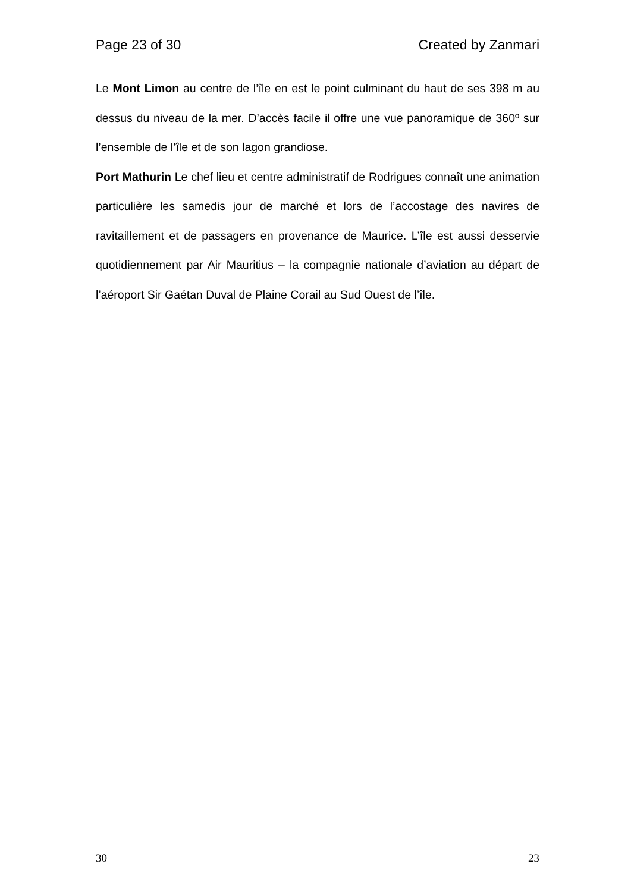Page 23 of 30 Created by Zanmari
Le Mont Limon au centre de l’île en est le point culminant du haut de ses 398 m au dessus du niveau de la mer. D’accès facile il offre une vue panoramique de 360º sur l’ensemble de l’île et de son lagon grandiose.
Port Mathurin Le chef lieu et centre administratif de Rodrigues connaît une animation particulière les samedis jour de marché et lors de l’accostage des navires de ravitaillement et de passagers en provenance de Maurice. L’île est aussi desservie quotidiennement par Air Mauritius – la compagnie nationale d’aviation au départ de l’aéroport Sir Gaétan Duval de Plaine Corail au Sud Ouest de l’île.
30 23